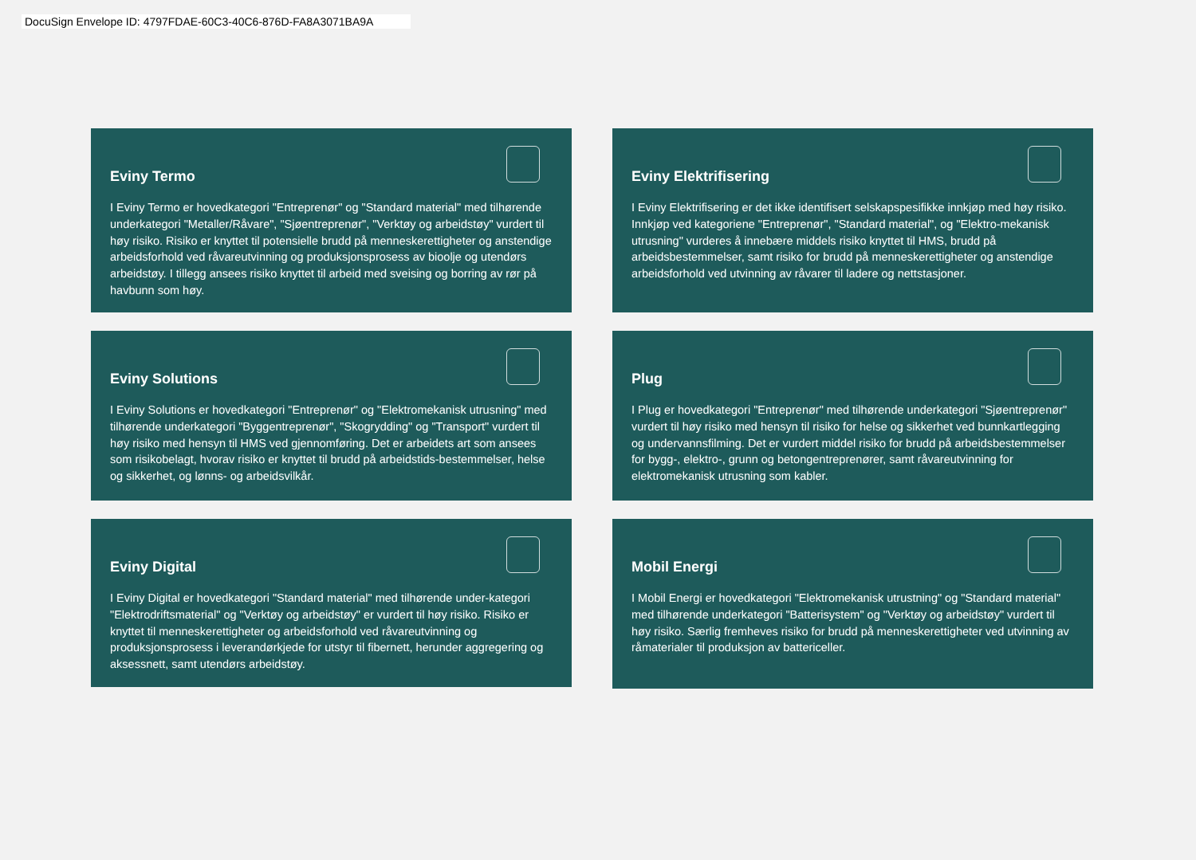DocuSign Envelope ID: 4797FDAE-60C3-40C6-876D-FA8A3071BA9A
Eviny Termo
I Eviny Termo er hovedkategori "Entreprenør" og "Standard material" med tilhørende underkategori "Metaller/Råvare", "Sjøentreprenør", "Verktøy og arbeidstøy" vurdert til høy risiko. Risiko er knyttet til potensielle brudd på menneskerettigheter og anstendige arbeidsforhold ved råvareutvinning og produksjonsprosess av bioolje og utendørs arbeidstøy. I tillegg ansees risiko knyttet til arbeid med sveising og borring av rør på havbunn som høy.
Eviny Elektrifisering
I Eviny Elektrifisering er det ikke identifisert selskapspesifikke innkjøp med høy risiko. Innkjøp ved kategoriene "Entreprenør", "Standard material", og "Elektro-mekanisk utrusning" vurderes å innebære middels risiko knyttet til HMS, brudd på arbeidsbestemmelser, samt risiko for brudd på menneskerettigheter og anstendige arbeidsforhold ved utvinning av råvarer til ladere og nettstasjoner.
Eviny Solutions
I Eviny Solutions er hovedkategori "Entreprenør" og "Elektromekanisk utrusning" med tilhørende underkategori "Byggentreprenør", "Skogrydding" og "Transport" vurdert til høy risiko med hensyn til HMS ved gjennomføring. Det er arbeidets art som ansees som risikobelagt, hvorav risiko er knyttet til brudd på arbeidstids-bestemmelser, helse og sikkerhet, og lønns- og arbeidsvilkår.
Plug
I Plug er hovedkategori "Entreprenør" med tilhørende underkategori "Sjøentreprenør" vurdert til høy risiko med hensyn til risiko for helse og sikkerhet ved bunnkartlegging og undervannsfilming. Det er vurdert middel risiko for brudd på arbeidsbestemmelser for bygg-, elektro-, grunn og betongentreprenører, samt råvareutvinning for elektromekanisk utrusning som kabler.
Eviny Digital
I Eviny Digital er hovedkategori "Standard material" med tilhørende under-kategori "Elektrodriftsmaterial" og "Verktøy og arbeidstøy" er vurdert til høy risiko. Risiko er knyttet til menneskerettigheter og arbeidsforhold ved råvareutvinning og produksjonsprosess i leverandørkjede for utstyr til fibernett, herunder aggregering og aksessnett, samt utendørs arbeidstøy.
Mobil Energi
I Mobil Energi er hovedkategori "Elektromekanisk utrustning" og "Standard material" med tilhørende underkategori "Batterisystem" og "Verktøy og arbeidstøy" vurdert til høy risiko. Særlig fremheves risiko for brudd på menneskerettigheter ved utvinning av råmaterialer til produksjon av battericeller.